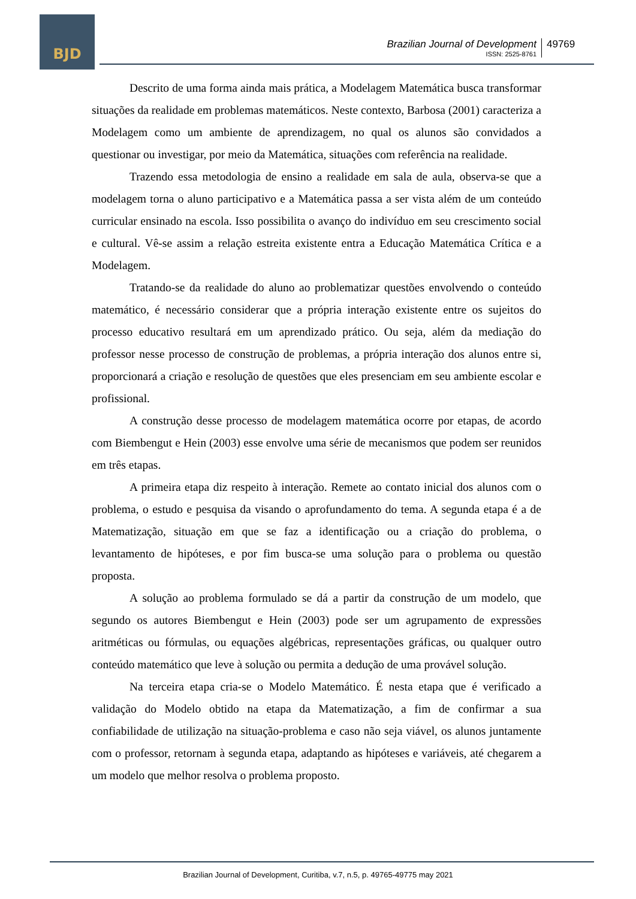BJD
Brazilian Journal of Development
ISSN: 2525-8761
49769
Descrito de uma forma ainda mais prática, a Modelagem Matemática busca transformar situações da realidade em problemas matemáticos. Neste contexto, Barbosa (2001) caracteriza a Modelagem como um ambiente de aprendizagem, no qual os alunos são convidados a questionar ou investigar, por meio da Matemática, situações com referência na realidade.
Trazendo essa metodologia de ensino a realidade em sala de aula, observa-se que a modelagem torna o aluno participativo e a Matemática passa a ser vista além de um conteúdo curricular ensinado na escola. Isso possibilita o avanço do indivíduo em seu crescimento social e cultural. Vê-se assim a relação estreita existente entra a Educação Matemática Crítica e a Modelagem.
Tratando-se da realidade do aluno ao problematizar questões envolvendo o conteúdo matemático, é necessário considerar que a própria interação existente entre os sujeitos do processo educativo resultará em um aprendizado prático. Ou seja, além da mediação do professor nesse processo de construção de problemas, a própria interação dos alunos entre si, proporcionará a criação e resolução de questões que eles presenciam em seu ambiente escolar e profissional.
A construção desse processo de modelagem matemática ocorre por etapas, de acordo com Biembengut e Hein (2003) esse envolve uma série de mecanismos que podem ser reunidos em três etapas.
A primeira etapa diz respeito à interação. Remete ao contato inicial dos alunos com o problema, o estudo e pesquisa da visando o aprofundamento do tema. A segunda etapa é a de Matematização, situação em que se faz a identificação ou a criação do problema, o levantamento de hipóteses, e por fim busca-se uma solução para o problema ou questão proposta.
A solução ao problema formulado se dá a partir da construção de um modelo, que segundo os autores Biembengut e Hein (2003) pode ser um agrupamento de expressões aritméticas ou fórmulas, ou equações algébricas, representações gráficas, ou qualquer outro conteúdo matemático que leve à solução ou permita a dedução de uma provável solução.
Na terceira etapa cria-se o Modelo Matemático. É nesta etapa que é verificado a validação do Modelo obtido na etapa da Matematização, a fim de confirmar a sua confiabilidade de utilização na situação-problema e caso não seja viável, os alunos juntamente com o professor, retornam à segunda etapa, adaptando as hipóteses e variáveis, até chegarem a um modelo que melhor resolva o problema proposto.
Brazilian Journal of Development, Curitiba, v.7, n.5, p. 49765-49775 may 2021